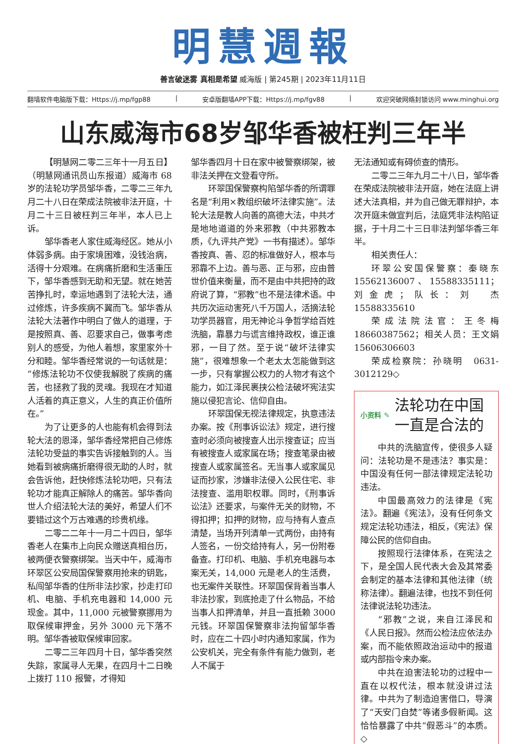明慧週報
善言破迷雾 真相是希望 威海版 | 第245期 | 2023年11月11日
翻墙软件电脑版下载：Https://j.mp/fgp88 | 安卓版翻墙APP下载：Https://j.mp/fgv88 | 欢迎突破网络封锁访问 www.minghui.org
山东威海市68岁邹华香被枉判三年半
【明慧网二零二三年十一月五日】（明慧网通讯员山东报道）威海市 68 岁的法轮功学员邹华香，二零二三年九月二十八日在荣成法院被非法开庭，十月二十三日被枉判三年半，本人已上诉。
邹华香老人家住威海经区。她从小体弱多病。由于家境困难，没钱治病，活得十分艰难。在病痛折磨和生活重压下，邹华香感到无助和无望。就在她苦苦挣扎时，幸运地遇到了法轮大法，通过修炼，许多疾病不翼而飞。邹华香从法轮大法著作中明白了做人的道理，于是按照真、善、忍要求自己，做事考虑别人的感受，为他人着想，家里家外十分和睦。邹华香经常说的一句话就是：“修炼法轮功不仅使我解脱了疾病的痛苦，也拯救了我的灵魂。我现在才知道人活着的真正意义，人生的真正价值所在。”
为了让更多的人也能有机会得到法轮大法的恩泽，邹华香经常把自己修炼法轮功受益的事实告诉接触到的人。当她看到被病痛折磨得很无助的人时，就会告诉他，赶快修炼法轮功吧，只有法轮功才能真正解除人的痛苦。邹华香向世人介绍法轮大法的美好，希望人们不要错过这个万古难遇的珍贵机缘。
二零二二年十一月二十四日，邹华香老人在集市上向民众赠送真相台历，被两便衣警察绑架。当天中午，威海市环翠区公安局国保警察用抢来的钥匙，私闯邹华香的住所非法抄家，抄走打印机、电脑、手机充电器和 14,000 元现金。其中，11,000 元被警察挪用为取保候审押金，另外 3000 元下落不明。邹华香被取保候审回家。
二零二三年四月十日，邹华香突然失踪，家属寻人无果，在四月十二日晚上拨打 110 报警，才得知
邹华香四月十日在家中被警察绑架，被非法关押在文登看守所。
环翠国保警察构陷邹华香的所谓罪名是“利用×教组织破坏法律实施”。法轮大法是教人向善的高德大法，中共才是地地道道的外来邪教（中共邪教本质，《九评共产党》一书有描述）。邹华香按真、善、忍的标准做好人，根本与邪靠不上边。善与恶、正与邪，应由普世价值来衡量，而不是由中共把持的政府说了算，“邪教”也不是法律术语。中共历次运动害死八千万国人，活摘法轮功学员器官，用无神论斗争哲学给百姓洗脑，靠暴力与谎言维持政权，谁正谁邪，一目了然。至于说“破坏法律实施”，很难想象一个老太太怎能做到这一步，只有掌握公权力的人物才有这个能力，如江泽民裹挟公检法破坏宪法实施以侵犯言论、信仰自由。
环翠国保无视法律规定，执意违法办案。按《刑事诉讼法》规定，进行搜查时必须向被搜查人出示搜查证；应当有被搜查人或家属在场；搜查笔录由被搜查人或家属签名。无当事人或家属见证而抄家，涉嫌非法侵入公民住宅、非法搜查、滥用职权罪。同时，《刑事诉讼法》还要求，与案件无关的财物，不得扣押；扣押的财物，应与持有人查点清楚，当场开列清单一式两份，由持有人签名，一份交给持有人，另一份附卷备查。打印机、电脑、手机充电器与本案无关，14,000 元是老人的生活费，也无案件关联性。环翠国保背着当事人非法抄家，到底抢走了什么物品，不给当事人扣押清单，并且一直抵赖 3000 元钱。环翠国保警察非法拘留邹华香时，应在二十四小时内通知家属，作为公安机关，完全有条件有能力做到，老人不属于
无法通知或有碍侦查的情形。
二零二三年九月二十八日，邹华香在荣成法院被非法开庭，她在法庭上讲述大法真相，并为自己做无罪辩护，本次开庭未做宣判后，法庭凭非法构陷证据，于十月二十三日非法判邹华香三年半。
相关责任人：
环翠公安国保警察：秦晓东 15562136007、15588335111；刘金虎；队长：刘　杰 15588335610
荣成法院法官：王冬梅 18660387562；相关人员：王文娟 15606306603
荣成检察院：孙晓明　0631-3012129◇
小资料 ✎
法轮功在中国
一直是合法的
中共的洗脑宣传，使很多人疑问：法轮功是不是违法？事实是：中国没有任何一部法律规定法轮功违法。
中国最高效力的法律是《宪法》。翻遍《宪法》，没有任何条文规定法轮功违法，相反，《宪法》保障公民的信仰自由。
按照现行法律体系，在宪法之下，是全国人民代表大会及其常委会制定的基本法律和其他法律（统称法律）。翻遍法律，也找不到任何法律说法轮功违法。
“邪教”之说，来自江泽民和《人民日报》。然而公检法应依法办案，而不能依照政治运动中的报道或内部指令来办案。
中共在迫害法轮功的过程中一直在以权代法，根本就没讲过法律。中共为了制造迫害借口，导演了“天安门自焚”等诸多假新闻。这恰恰暴露了中共“假恶斗”的本质。◇